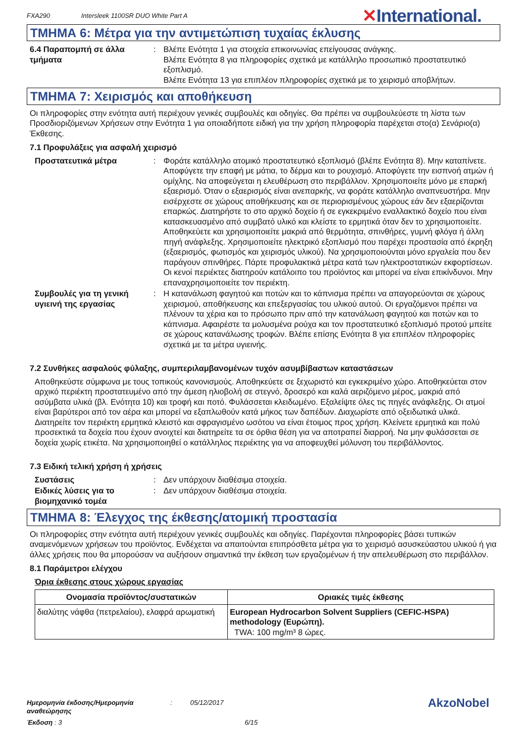FXA290 Intersleek 1100SR DUO White Part A ✕International.
ΤΜΗΜΑ 6: Μέτρα για την αντιμετώπιση τυχαίας έκλυσης
6.4 Παραπομπή σε άλλα τμήματα
: Βλέπε Ενότητα 1 για στοιχεία επικοινωνίας επείγουσας ανάγκης.
Βλέπε Ενότητα 8 για πληροφορίες σχετικά με κατάλληλο προσωπικό προστατευτικό εξοπλισμό.
Βλέπε Ενότητα 13 για επιπλέον πληροφορίες σχετικά με το χειρισμό αποβλήτων.
ΤΜΗΜΑ 7: Χειρισμός και αποθήκευση
Οι πληροφορίες στην ενότητα αυτή περιέχουν γενικές συμβουλές και οδηγίες. Θα πρέπει να συμβουλεύεστε τη λίστα των Προσδιοριζόμενων Χρήσεων στην Ενότητα 1 για οποιαδήποτε ειδική για την χρήση πληροφορία παρέχεται στο(α) Σενάριο(α) Έκθεσης.
7.1 Προφυλάξεις για ασφαλή χειρισμό
Προστατευτικά μέτρα : Φοράτε κατάλληλο ατομικό προστατευτικό εξοπλισμό (βλέπε Ενότητα 8). Μην καταπίνετε. Αποφύγετε την επαφή με μάτια, το δέρμα και το ρουχισμό. Αποφύγετε την εισπνοή ατμών ή ομίχλης. Να αποφεύγεται η ελευθέρωση στο περιβάλλον. Χρησιμοποιείτε μόνο με επαρκή εξαερισμό. Όταν ο εξαερισμός είναι ανεπαρκής, να φοράτε κατάλληλο αναπνευστήρα. Μην εισέρχεστε σε χώρους αποθήκευσης και σε περιορισμένους χώρους εάν δεν εξαερίζονται επαρκώς. Διατηρήστε το στο αρχικό δοχείο ή σε εγκεκριμένο εναλλακτικό δοχείο που είναι κατασκευασμένο από συμβατό υλικό και κλείστε το ερμητικά όταν δεν το χρησιμοποιείτε. Αποθηκεύετε και χρησιμοποιείτε μακριά από θερμότητα, σπινθήρες, γυμνή φλόγα ή άλλη πηγή ανάφλεξης. Χρησιμοποιείτε ηλεκτρικό εξοπλισμό που παρέχει προστασία από έκρηξη (εξαερισμός, φωτισμός και χειρισμός υλικού). Να χρησιμοποιούνται μόνο εργαλεία που δεν παράγουν σπινθήρες. Πάρτε προφυλακτικά μέτρα κατά των ηλεκτροστατικών εκφορτίσεων. Οι κενοί περιέκτες διατηρούν κατάλοιπο του προϊόντος και μπορεί να είναι επικίνδυνοι. Μην επαναχρησιμοποιείτε τον περιέκτη.
Συμβουλές για τη γενική υγιεινή της εργασίας
: Η κατανάλωση φαγητού και ποτών και το κάπνισμα πρέπει να απαγορεύονται σε χώρους χειρισμού, αποθήκευσης και επεξεργασίας του υλικού αυτού. Οι εργαζόμενοι πρέπει να πλένουν τα χέρια και το πρόσωπο πριν από την κατανάλωση φαγητού και ποτών και το κάπνισμα. Αφαιρέστε τα μολυσμένα ρούχα και τον προστατευτικό εξοπλισμό προτού μπείτε σε χώρους κατανάλωσης τροφών. Βλέπε επίσης Ενότητα 8 για επιπλέον πληροφορίες σχετικά με τα μέτρα υγιεινής.
7.2 Συνθήκες ασφαλούς φύλαξης, συμπεριλαμβανομένων τυχόν ασυμβίβαστων καταστάσεων
Αποθηκεύστε σύμφωνα με τους τοπικούς κανονισμούς. Αποθηκεύετε σε ξεχωριστό και εγκεκριμένο χώρο. Αποθηκεύεται στον αρχικό περιέκτη προστατευμένο από την άμεση ηλιοβολή σε στεγνό, δροσερό και καλά αεριζόμενο μέρος, μακριά από ασύμβατα υλικά (βλ. Ενότητα 10) και τροφή και ποτό. Φυλάσσεται κλειδωμένο. Εξαλείψτε όλες τις πηγές ανάφλεξης. Οι ατμοί είναι βαρύτεροι από τον αέρα και μπορεί να εξαπλωθούν κατά μήκος των δαπέδων. Διαχωρίστε από οξειδωτικά υλικά. Διατηρείτε τον περιέκτη ερμητικά κλειστό και σφραγισμένο ωσότου να είναι έτοιμος προς χρήση. Κλείνετε ερμητικά και πολύ προσεκτικά τα δοχεία που έχουν ανοιχτεί και διατηρείτε τα σε όρθια θέση για να αποτραπεί διαρροή. Να μην φυλάσσεται σε δοχεία χωρίς ετικέτα. Να χρησιμοποιηθεί ο κατάλληλος περιέκτης για να αποφευχθεί μόλυνση του περιβάλλοντος.
7.3 Ειδική τελική χρήση ή χρήσεις
Συστάσεις : Δεν υπάρχουν διαθέσιμα στοιχεία.
Ειδικές λύσεις για το βιομηχανικό τομέα
: Δεν υπάρχουν διαθέσιμα στοιχεία.
ΤΜΗΜΑ 8: Έλεγχος της έκθεσης/ατομική προστασία
Οι πληροφορίες στην ενότητα αυτή περιέχουν γενικές συμβουλές και οδηγίες. Παρέχονται πληροφορίες βάσει τυπικών αναμενόμενων χρήσεων του προϊόντος. Ενδέχεται να απαιτούνται επιπρόσθετα μέτρα για το χειρισμό ασυσκεύαστου υλικού ή για άλλες χρήσεις που θα μπορούσαν να αυξήσουν σημαντικά την έκθεση των εργαζομένων ή την απελευθέρωση στο περιβάλλον.
8.1 Παράμετροι ελέγχου
Όρια έκθεσης στους χώρους εργασίας
| Ονομασία προϊόντος/συστατικών | Οριακές τιμές έκθεσης |
| --- | --- |
| διαλύτης νάφθα (πετρελαίου), ελαφρά αρωματική | European Hydrocarbon Solvent Suppliers (CEFIC-HSPA) methodology (Ευρώπη). TWA: 100 mg/m³ 8 ώρες. |
Ημερομηνία έκδοσης/Ημερομηνία αναθεώρησης: 05/12/2017 AkzoNobel
Έκδοση : 3 6/15